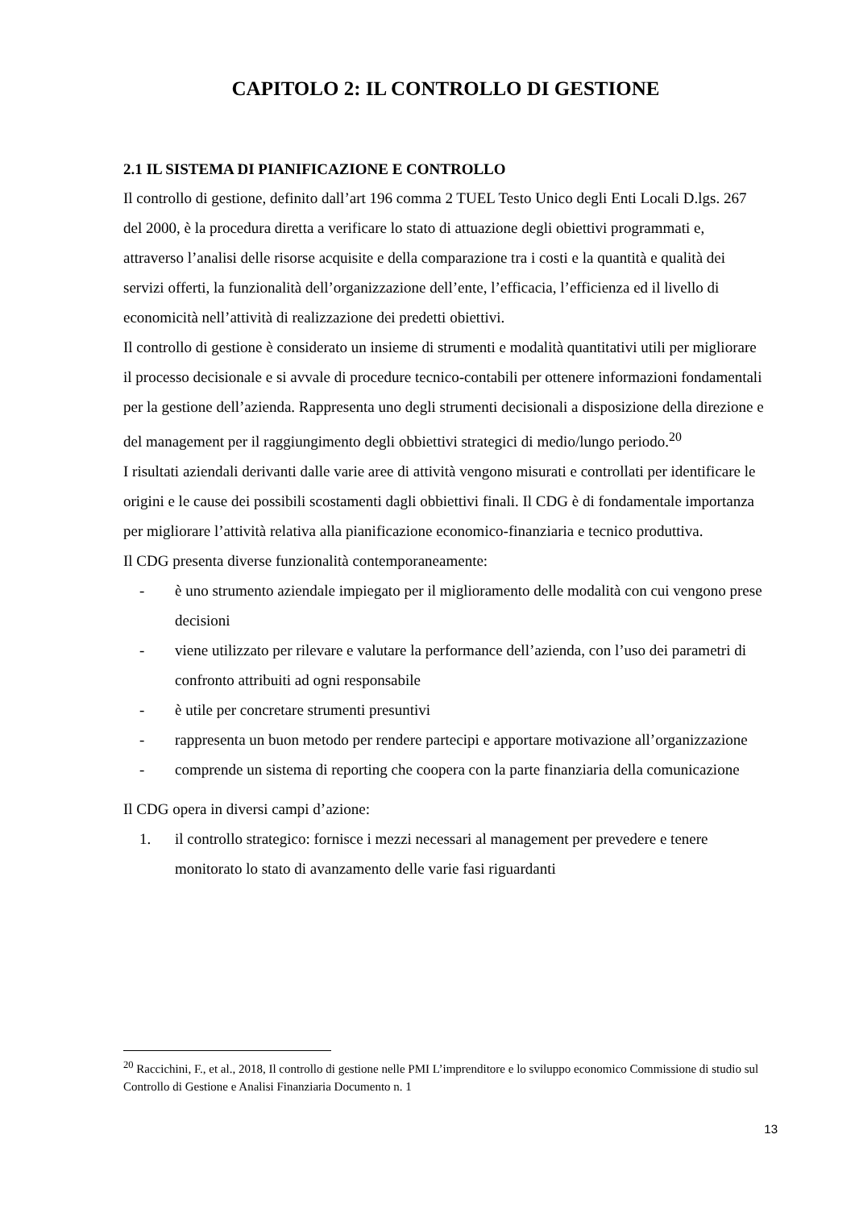CAPITOLO 2: IL CONTROLLO DI GESTIONE
2.1 IL SISTEMA DI PIANIFICAZIONE E CONTROLLO
Il controllo di gestione, definito dall’art 196 comma 2 TUEL Testo Unico degli Enti Locali D.lgs. 267 del 2000, è la procedura diretta a verificare lo stato di attuazione degli obiettivi programmati e, attraverso l’analisi delle risorse acquisite e della comparazione tra i costi e la quantità e qualità dei servizi offerti, la funzionalità dell’organizzazione dell’ente, l’efficacia, l’efficienza ed il livello di economicità nell’attività di realizzazione dei predetti obiettivi.
Il controllo di gestione è considerato un insieme di strumenti e modalità quantitativi utili per migliorare il processo decisionale e si avvale di procedure tecnico-contabili per ottenere informazioni fondamentali per la gestione dell’azienda. Rappresenta uno degli strumenti decisionali a disposizione della direzione e del management per il raggiungimento degli obbiettivi strategici di medio/lungo periodo.<sup>20</sup>
I risultati aziendali derivanti dalle varie aree di attività vengono misurati e controllati per identificare le origini e le cause dei possibili scostamenti dagli obbiettivi finali. Il CDG è di fondamentale importanza per migliorare l’attività relativa alla pianificazione economico-finanziaria e tecnico produttiva.
Il CDG presenta diverse funzionalità contemporaneamente:
- è uno strumento aziendale impiegato per il miglioramento delle modalità con cui vengono prese decisioni
- viene utilizzato per rilevare e valutare la performance dell’azienda, con l’uso dei parametri di confronto attribuiti ad ogni responsabile
- è utile per concretare strumenti presuntivi
- rappresenta un buon metodo per rendere partecipi e apportare motivazione all’organizzazione
- comprende un sistema di reporting che coopera con la parte finanziaria della comunicazione
Il CDG opera in diversi campi d’azione:
1. il controllo strategico: fornisce i mezzi necessari al management per prevedere e tenere monitorato lo stato di avanzamento delle varie fasi riguardanti
<sup>20</sup> Raccichini, F., et al., 2018, Il controllo di gestione nelle PMI L’imprenditore e lo sviluppo economico Commissione di studio sul Controllo di Gestione e Analisi Finanziaria Documento n. 1
13